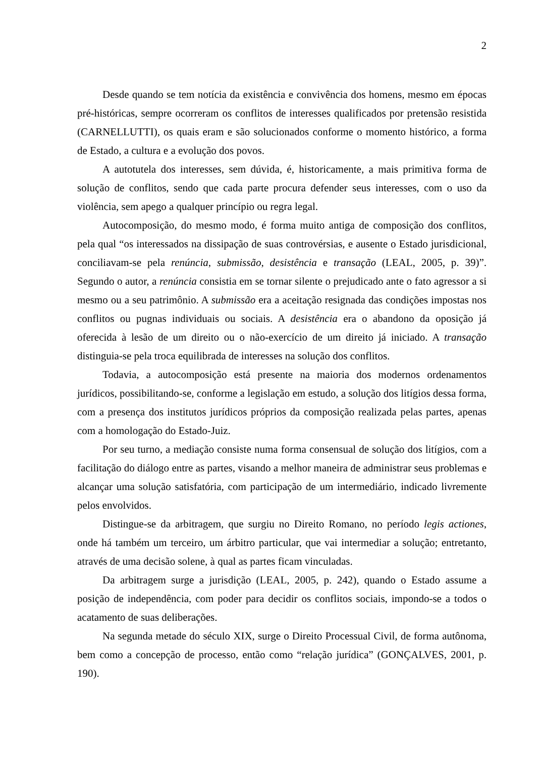2
Desde quando se tem notícia da existência e convivência dos homens, mesmo em épocas pré-históricas, sempre ocorreram os conflitos de interesses qualificados por pretensão resistida (CARNELLUTTI), os quais eram e são solucionados conforme o momento histórico, a forma de Estado, a cultura e a evolução dos povos.
A autotutela dos interesses, sem dúvida, é, historicamente, a mais primitiva forma de solução de conflitos, sendo que cada parte procura defender seus interesses, com o uso da violência, sem apego a qualquer princípio ou regra legal.
Autocomposição, do mesmo modo, é forma muito antiga de composição dos conflitos, pela qual “os interessados na dissipação de suas controvérsias, e ausente o Estado jurisdicional, conciliavam-se pela renúncia, submissão, desistência e transação (LEAL, 2005, p. 39)”. Segundo o autor, a renúncia consistia em se tornar silente o prejudicado ante o fato agressor a si mesmo ou a seu patrimônio. A submissão era a aceitação resignada das condições impostas nos conflitos ou pugnas individuais ou sociais. A desistência era o abandono da oposição já oferecida à lesão de um direito ou o não-exercício de um direito já iniciado. A transação distinguia-se pela troca equilibrada de interesses na solução dos conflitos.
Todavia, a autocomposição está presente na maioria dos modernos ordenamentos jurídicos, possibilitando-se, conforme a legislação em estudo, a solução dos litígios dessa forma, com a presença dos institutos jurídicos próprios da composição realizada pelas partes, apenas com a homologação do Estado-Juiz.
Por seu turno, a mediação consiste numa forma consensual de solução dos litígios, com a facilitação do diálogo entre as partes, visando a melhor maneira de administrar seus problemas e alcançar uma solução satisfatória, com participação de um intermediário, indicado livremente pelos envolvidos.
Distingue-se da arbitragem, que surgiu no Direito Romano, no período legis actiones, onde há também um terceiro, um árbitro particular, que vai intermediar a solução; entretanto, através de uma decisão solene, à qual as partes ficam vinculadas.
Da arbitragem surge a jurisdição (LEAL, 2005, p. 242), quando o Estado assume a posição de independência, com poder para decidir os conflitos sociais, impondo-se a todos o acatamento de suas deliberações.
Na segunda metade do século XIX, surge o Direito Processual Civil, de forma autônoma, bem como a concepção de processo, então como “relação jurídica” (GONÇALVES, 2001, p. 190).